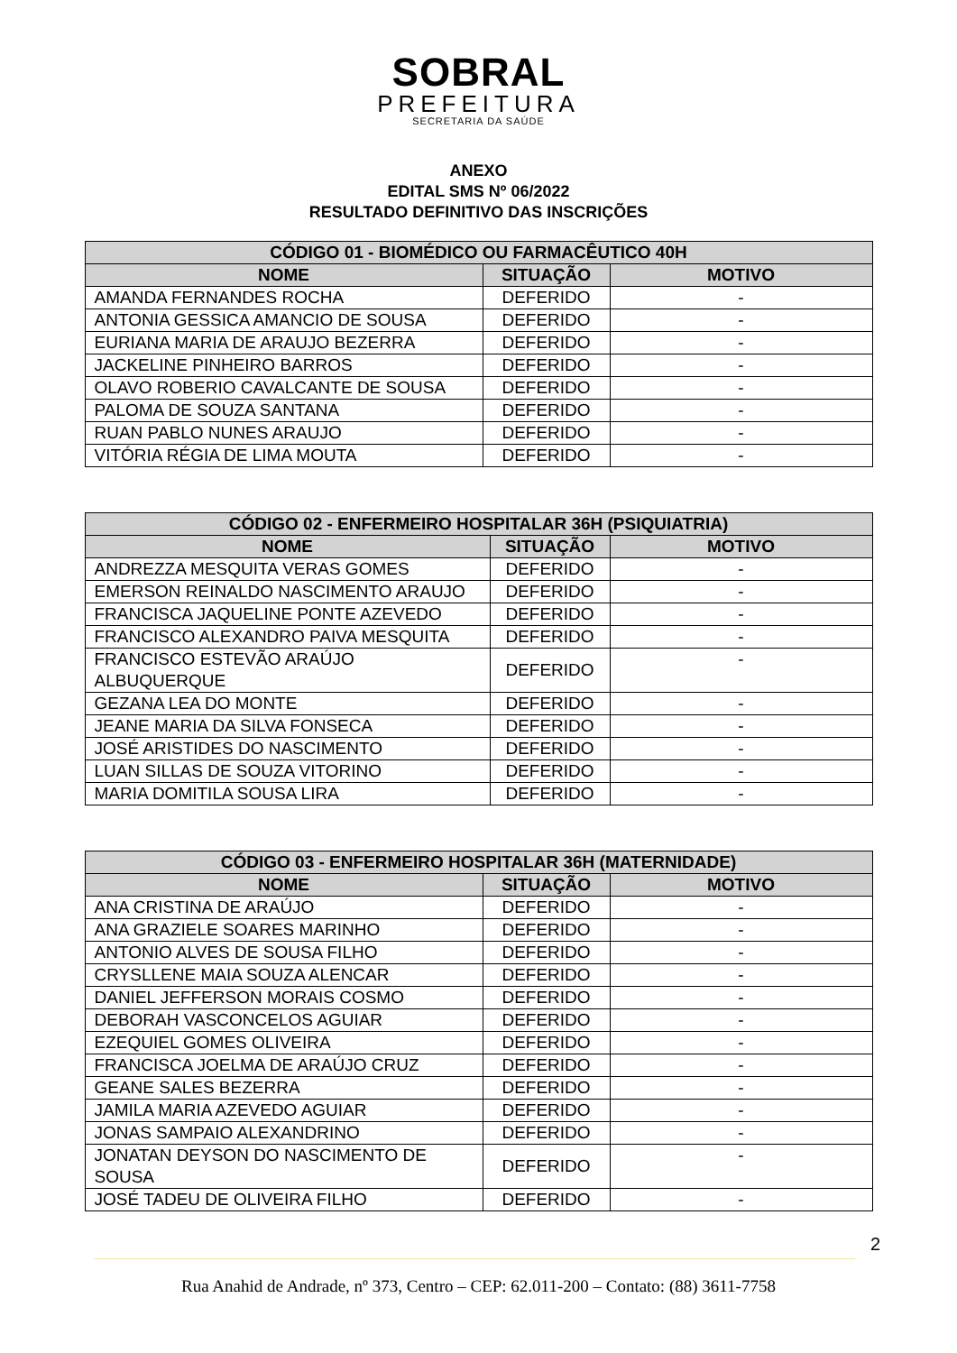SOBRAL
PREFEITURA
SECRETARIA DA SAÚDE
ANEXO
EDITAL SMS Nº 06/2022
RESULTADO DEFINITIVO DAS INSCRIÇÕES
| CÓDIGO 01 - BIOMÉDICO OU FARMACÊUTICO 40H | | |
| --- | --- | --- |
| NOME | SITUAÇÃO | MOTIVO |
| AMANDA FERNANDES ROCHA | DEFERIDO | - |
| ANTONIA GESSICA AMANCIO DE SOUSA | DEFERIDO | - |
| EURIANA MARIA DE ARAUJO BEZERRA | DEFERIDO | - |
| JACKELINE PINHEIRO BARROS | DEFERIDO | - |
| OLAVO ROBERIO CAVALCANTE DE SOUSA | DEFERIDO | - |
| PALOMA DE SOUZA SANTANA | DEFERIDO | - |
| RUAN PABLO NUNES ARAUJO | DEFERIDO | - |
| VITÓRIA RÉGIA DE LIMA MOUTA | DEFERIDO | - |
| CÓDIGO 02 - ENFERMEIRO HOSPITALAR 36H (PSIQUIATRIA) | | |
| --- | --- | --- |
| NOME | SITUAÇÃO | MOTIVO |
| ANDREZZA MESQUITA VERAS GOMES | DEFERIDO | - |
| EMERSON REINALDO NASCIMENTO ARAUJO | DEFERIDO | - |
| FRANCISCA JAQUELINE PONTE AZEVEDO | DEFERIDO | - |
| FRANCISCO ALEXANDRO PAIVA MESQUITA | DEFERIDO | - |
| FRANCISCO ESTEVÃO ARAÚJO ALBUQUERQUE | DEFERIDO | - |
| GEZANA LEA DO MONTE | DEFERIDO | - |
| JEANE MARIA DA SILVA FONSECA | DEFERIDO | - |
| JOSÉ ARISTIDES DO NASCIMENTO | DEFERIDO | - |
| LUAN SILLAS DE SOUZA VITORINO | DEFERIDO | - |
| MARIA DOMITILA SOUSA LIRA | DEFERIDO | - |
| CÓDIGO 03 - ENFERMEIRO HOSPITALAR 36H (MATERNIDADE) | | |
| --- | --- | --- |
| NOME | SITUAÇÃO | MOTIVO |
| ANA CRISTINA DE ARAÚJO | DEFERIDO | - |
| ANA GRAZIELE SOARES MARINHO | DEFERIDO | - |
| ANTONIO ALVES DE SOUSA FILHO | DEFERIDO | - |
| CRYSLLENE MAIA SOUZA ALENCAR | DEFERIDO | - |
| DANIEL JEFFERSON MORAIS COSMO | DEFERIDO | - |
| DEBORAH VASCONCELOS AGUIAR | DEFERIDO | - |
| EZEQUIEL GOMES OLIVEIRA | DEFERIDO | - |
| FRANCISCA JOELMA DE ARAÚJO CRUZ | DEFERIDO | - |
| GEANE SALES BEZERRA | DEFERIDO | - |
| JAMILA MARIA AZEVEDO AGUIAR | DEFERIDO | - |
| JONAS SAMPAIO ALEXANDRINO | DEFERIDO | - |
| JONATAN DEYSON DO NASCIMENTO DE SOUSA | DEFERIDO | - |
| JOSÉ TADEU DE OLIVEIRA FILHO | DEFERIDO | - |
2
Rua Anahid de Andrade, nº 373, Centro – CEP: 62.011-200 – Contato: (88) 3611-7758